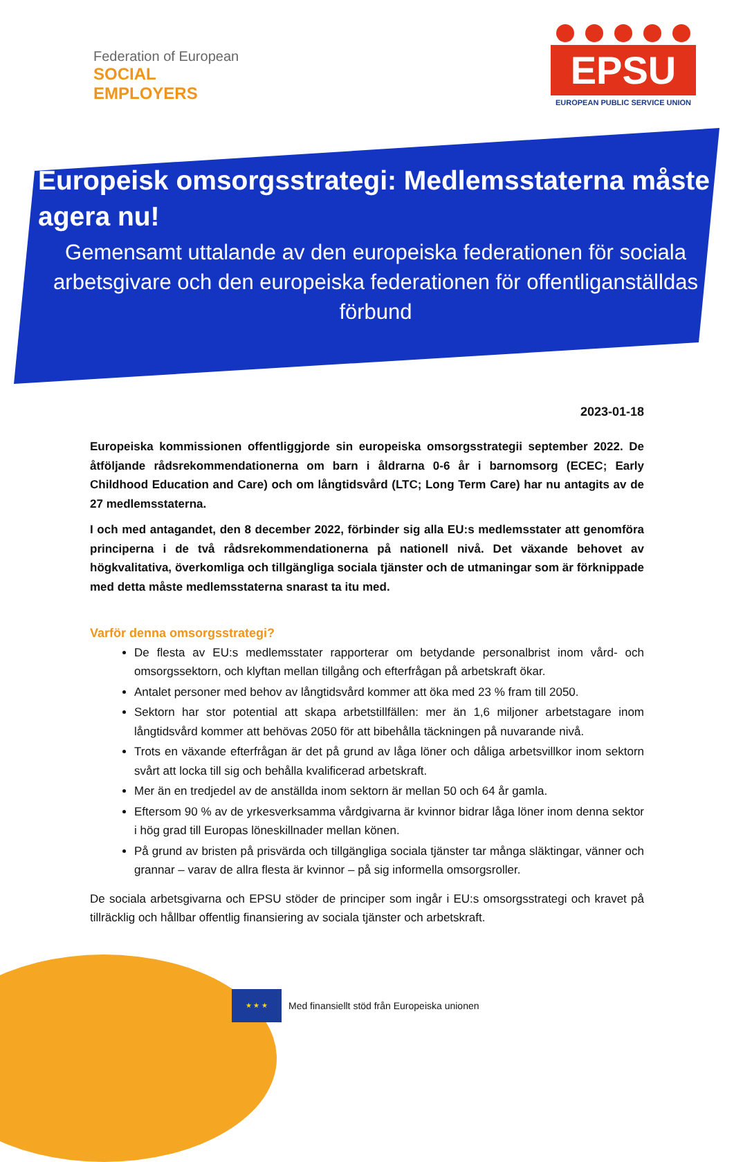Federation of European
SOCIAL EMPLOYERS
EPSU
EUROPEAN PUBLIC SERVICE UNION
Europeisk omsorgsstrategi: Medlemsstaterna måste agera nu!
Gemensamt uttalande av den europeiska federationen för sociala arbetsgivare och den europeiska federationen för offentliganställdas förbund
2023-01-18
Europeiska kommissionen offentliggjorde sin europeiska omsorgsstrategii september 2022. De åtföljande rådsrekommendationerna om barn i åldrarna 0-6 år i barnomsorg (ECEC; Early Childhood Education and Care) och om långtidsvård (LTC; Long Term Care) har nu antagits av de 27 medlemsstaterna.
I och med antagandet, den 8 december 2022, förbinder sig alla EU:s medlemsstater att genomföra principerna i de två rådsrekommendationerna på nationell nivå. Det växande behovet av högkvalitativa, överkomliga och tillgängliga sociala tjänster och de utmaningar som är förknippade med detta måste medlemsstaterna snarast ta itu med.
Varför denna omsorgsstrategi?
De flesta av EU:s medlemsstater rapporterar om betydande personalbrist inom vård- och omsorgssektorn, och klyftan mellan tillgång och efterfrågan på arbetskraft ökar.
Antalet personer med behov av långtidsvård kommer att öka med 23 % fram till 2050.
Sektorn har stor potential att skapa arbetstillfällen: mer än 1,6 miljoner arbetstagare inom långtidsvård kommer att behövas 2050 för att bibehålla täckningen på nuvarande nivå.
Trots en växande efterfrågan är det på grund av låga löner och dåliga arbetsvillkor inom sektorn svårt att locka till sig och behålla kvalificerad arbetskraft.
Mer än en tredjedel av de anställda inom sektorn är mellan 50 och 64 år gamla.
Eftersom 90 % av de yrkesverksamma vårdgivarna är kvinnor bidrar låga löner inom denna sektor i hög grad till Europas löneskillnader mellan könen.
På grund av bristen på prisvärda och tillgängliga sociala tjänster tar många släktingar, vänner och grannar – varav de allra flesta är kvinnor – på sig informella omsorgsroller.
De sociala arbetsgivarna och EPSU stöder de principer som ingår i EU:s omsorgsstrategi och kravet på tillräcklig och hållbar offentlig finansiering av sociala tjänster och arbetskraft.
★ ★ ★
Med finansiellt stöd från Europeiska unionen